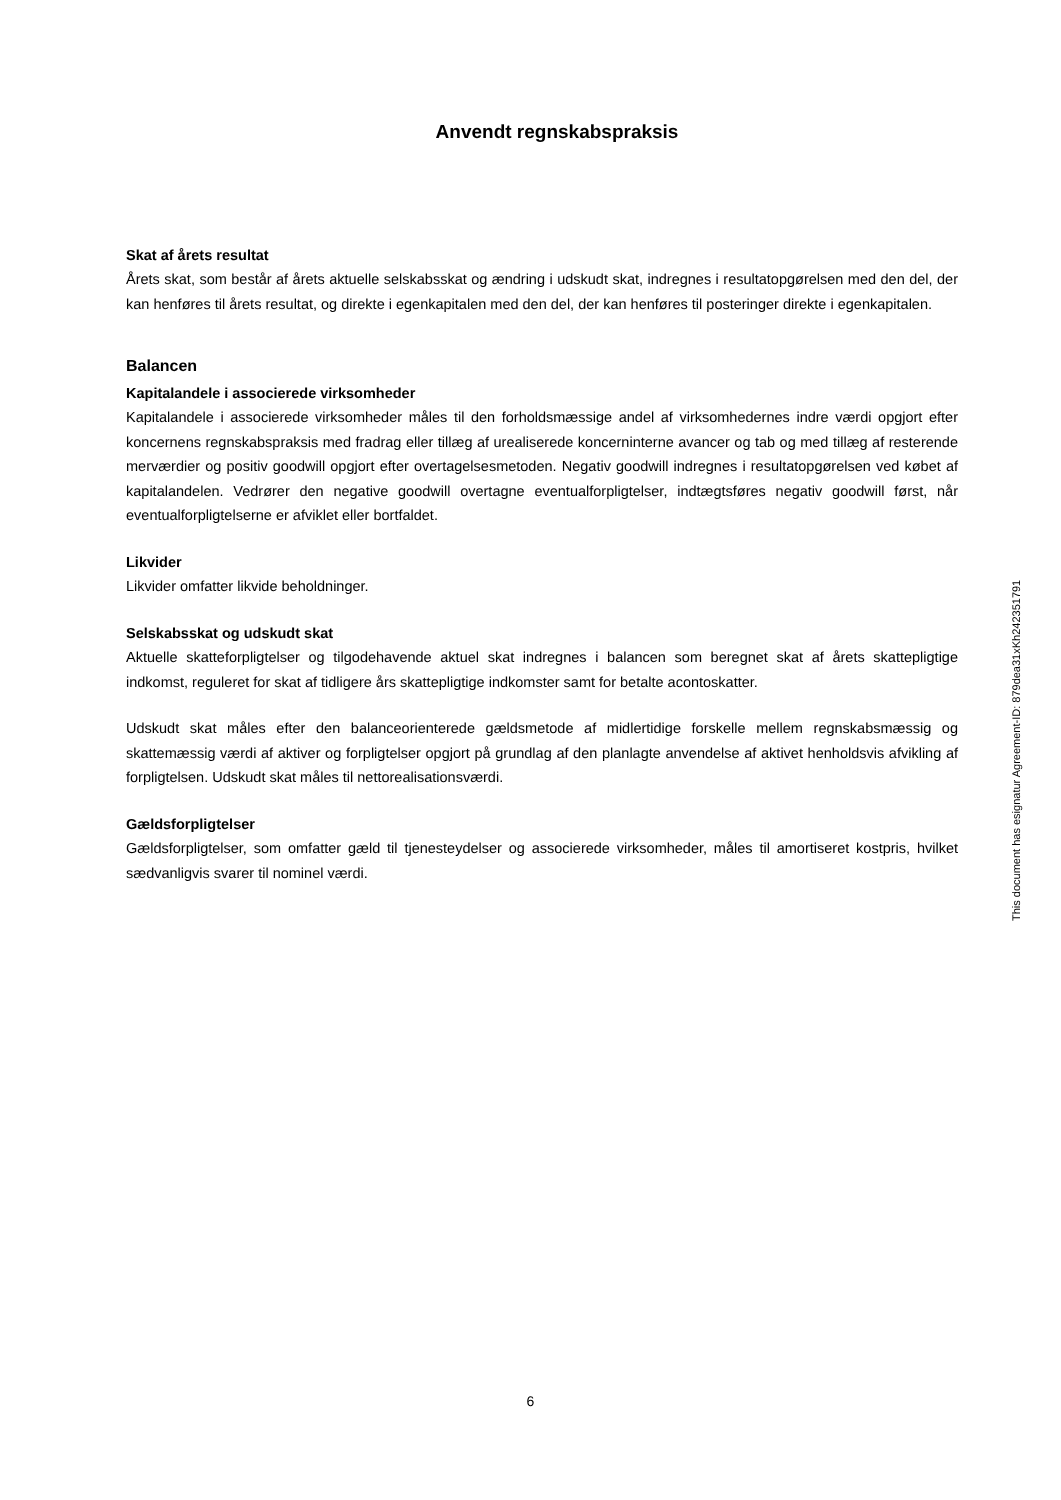Anvendt regnskabspraksis
Skat af årets resultat
Årets skat, som består af årets aktuelle selskabsskat og ændring i udskudt skat, indregnes i resultatopgørelsen med den del, der kan henføres til årets resultat, og direkte i egenkapitalen med den del, der kan henføres til posteringer direkte i egenkapitalen.
Balancen
Kapitalandele i associerede virksomheder
Kapitalandele i associerede virksomheder måles til den forholdsmæssige andel af virksomhedernes indre værdi opgjort efter koncernens regnskabspraksis med fradrag eller tillæg af urealiserede koncerninterne avancer og tab og med tillæg af resterende merværdier og positiv goodwill opgjort efter overtagelsesmetoden. Negativ goodwill indregnes i resultatopgørelsen ved købet af kapitalandelen. Vedrører den negative goodwill overtagne eventualforpligtelser, indtægtsføres negativ goodwill først, når eventualforpligtelserne er afviklet eller bortfaldet.
Likvider
Likvider omfatter likvide beholdninger.
Selskabsskat og udskudt skat
Aktuelle skatteforpligtelser og tilgodehavende aktuel skat indregnes i balancen som beregnet skat af årets skattepligtige indkomst, reguleret for skat af tidligere års skattepligtige indkomster samt for betalte acontoskatter.
Udskudt skat måles efter den balanceorienterede gældsmetode af midlertidige forskelle mellem regnskabsmæssig og skattemæssig værdi af aktiver og forpligtelser opgjort på grundlag af den planlagte anvendelse af aktivet henholdsvis afvikling af forpligtelsen. Udskudt skat måles til nettorealisationsværdi.
Gældsforpligtelser
Gældsforpligtelser, som omfatter gæld til tjenesteydelser og associerede virksomheder, måles til amortiseret kostpris, hvilket sædvanligvis svarer til nominel værdi.
This document has esignatur Agreement-ID: 879dea31xKh242351791
6